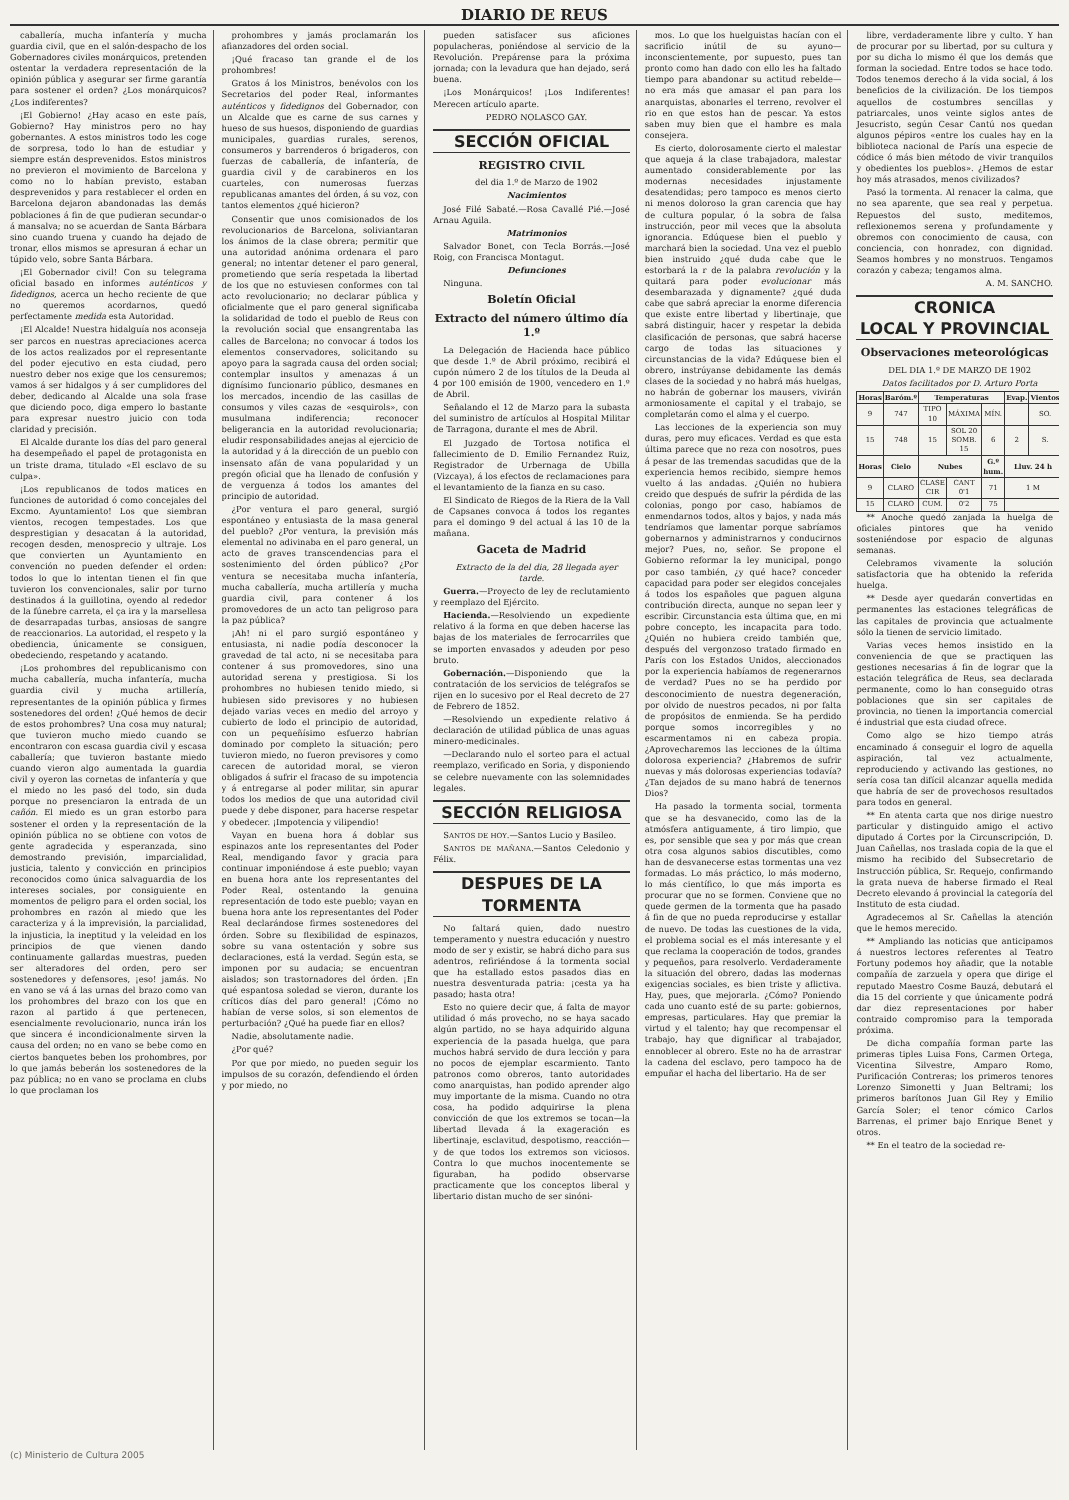DIARIO DE REUS
caballería, mucha infantería y mucha guardia civil, que en el salón-despacho de los Gobernadores civiles monárquicos, pretenden ostentar la verdadera representación de la opinión pública y asegurar ser firme garantía para sostener el orden? ¿Los monárquicos? ¿Los indiferentes?
¡El Gobierno! ¿Hay acaso en este país, Gobierno? Hay ministros pero no hay gobernantes. A estos ministros todo les coge de sorpresa, todo lo han de estudiar y siempre están desprevenidos. Estos ministros no previeron el movimiento de Barcelona y como no lo habían previsto, estaban desprevenidos y para restablecer el orden en Barcelona dejaron abandonadas las demás poblaciones á fin de que pudieran secundar-o á mansalva; no se acuerdan de Santa Bárbara sino cuando truena y cuando ha dejado de tronar, ellos mismos se apresuran á echar un túpido velo, sobre Santa Bárbara.
¡El Gobernador civil! Con su telegrama oficial basado en informes auténticos y fidedignos, acerca un hecho reciente de que no queremos acordarnos, quedó perfectamente medida esta Autoridad.
¡El Alcalde! Nuestra hidalguía nos aconseja ser parcos en nuestras apreciaciones acerca de los actos realizados por el representante del poder ejecutivo en esta ciudad, pero nuestro deber nos exige que los censuremos; vamos á ser hidalgos y á ser cumplidores del deber, dedicando al Alcalde una sola frase que diciendo poco, diga empero lo bastante para expresar nuestro juicio con toda claridad y precisión.
El Alcalde durante los días del paro general ha desempeñado el papel de protagonista en un triste drama, titulado «El esclavo de su culpa».
¡Los republicanos de todos matices en funciones de autoridad ó como concejales del Excmo. Ayuntamiento! Los que siembran vientos, recogen tempestades. Los que desprestigian y desacatan á la autoridad, recogen desden, menosprecio y ultraje. Los que convierten un Ayuntamiento en convención no pueden defender el orden: todos lo que lo intentan tienen el fin que tuvieron los convencionales, salir por turno destinados á la guillotina, oyendo al rededor de la fúnebre carreta, el ça ira y la marsellesa de desarrapadas turbas, ansiosas de sangre de reaccionarios. La autoridad, el respeto y la obediencia, únicamente se consiguen, obedeciendo, respetando y acatando.
¡Los prohombres del republicanismo con mucha caballería, mucha infantería, mucha guardia civil y mucha artillería, representantes de la opinión pública y firmes sostenedores del orden! ¿Qué hemos de decir de estos prohombres? Una cosa muy natural; que tuvieron mucho miedo cuando se encontraron con escasa guardia civil y escasa caballería; que tuvieron bastante miedo cuando vieron algo aumentada la guardia civil y oyeron las cornetas de infantería y que el miedo no les pasó del todo, sin duda porque no presenciaron la entrada de un cañón. El miedo es un gran estorbo para sostener el orden y la representación de la opinión pública no se obtiene con votos de gente agradecida y esperanzada, sino demostrando previsión, imparcialidad, justicia, talento y convicción en principios reconocidos como única salvaguardia de los intereses sociales, por consiguiente en momentos de peligro para el orden social, los prohombres en razón al miedo que les caracteriza y á la imprevisión, la parcialidad, la injusticia, la ineptitud y la veleidad en los principios de que vienen dando continuamente gallardas muestras, pueden ser alteradores del orden, pero ser sostenedores y defensores, ¡eso! jamás. No en vano se vá á las urnas del brazo como van los prohombres del brazo con los que en razon al partido á que pertenecen, esencialmente revolucionario, nunca irán los que sincera é incondicionalmente sirven la causa del orden; no en vano se bebe como en ciertos banquetes beben los prohombres, por lo que jamás beberán los sostenedores de la paz pública; no en vano se proclama en clubs lo que proclaman los
prohombres y jamás proclamarán los afianzadores del orden social.
¡Qué fracaso tan grande el de los prohombres!
Gratos á los Ministros, benévolos con los Secretarios del poder Real, informantes auténticos y fidedignos del Gobernador, con un Alcalde que es carne de sus carnes y hueso de sus huesos, disponiendo de guardias municipales, guardias rurales, serenos, consumeros y barrenderos ó brigaderos, con fuerzas de caballería, de infantería, de guardia civil y de carabineros en los cuarteles, con numerosas fuerzas republicanas amantes del órden, á su voz, con tantos elementos ¿qué hicieron?
Consentir que unos comisionados de los revolucionarios de Barcelona, soliviantaran los ánimos de la clase obrera; permitir que una autoridad anónima ordenara el paro general; no intentar detener el paro general, prometiendo que sería respetada la libertad de los que no estuviesen conformes con tal acto revolucionario; no declarar pública y oficialmente que el paro general significaba la solidaridad de todo el pueblo de Reus con la revolución social que ensangrentaba las calles de Barcelona; no convocar á todos los elementos conservadores, solicitando su apoyo para la sagrada causa del orden social; contemplar insultos y amenazas á un dignísimo funcionario público, desmanes en los mercados, incendio de las casillas de consumos y viles cazas de «esquirols», con musulmana indiferencia; reconocer beligerancia en la autoridad revolucionaria; eludir responsabilidades anejas al ejercicio de la autoridad y á la dirección de un pueblo con insensato afán de vana popularidad y un pregón oficial que ha llenado de confusión y de verguenza á todos los amantes del principio de autoridad.
¿Por ventura el paro general, surgió espontáneo y entusiasta de la masa general del pueblo? ¿Por ventura, la previsión más elemental no adivinaba en el paro general, un acto de graves transcendencias para el sostenimiento del órden público? ¿Por ventura se necesitaba mucha infantería, mucha caballería, mucha artillería y mucha guardia civil, para contener á los promovedores de un acto tan peligroso para la paz pública?
¡Ah! ni el paro surgió espontáneo y entusiasta, ni nadie podía desconocer la gravedad de tal acto, ni se necesitaba para contener á sus promovedores, sino una autoridad serena y prestigiosa. Si los prohombres no hubiesen tenido miedo, si hubiesen sido previsores y no hubiesen dejado varias veces en medio del arroyo y cubierto de lodo el principio de autoridad, con un pequeñísimo esfuerzo habrían dominado por completo la situación; pero tuvieron miedo, no fueron previsores y como carecen de autoridad moral, se vieron obligados á sufrir el fracaso de su impotencia y á entregarse al poder militar, sin apurar todos los medios de que una autoridad civil puede y debe disponer, para hacerse respetar y obedecer. ¡Impotencia y vilipendio!
Vayan en buena hora á doblar sus espinazos ante los representantes del Poder Real, mendigando favor y gracia para continuar imponiéndose á este pueblo; vayan en buena hora ante los representantes del Poder Real, ostentando la genuina representación de todo este pueblo; vayan en buena hora ante los representantes del Poder Real declarándose firmes sostenedores del órden. Sobre su flexibilidad de espinazos, sobre su vana ostentación y sobre sus declaraciones, está la verdad. Según esta, se imponen por su audacia; se encuentran aislados; son trastornadores del órden. ¡En qué espantosa soledad se vieron, durante los críticos días del paro general! ¡Cómo no habían de verse solos, si son elementos de perturbación? ¿Qué ha puede fiar en ellos?
Nadie, absolutamente nadie.
¿Por qué?
Por que por miedo, no pueden seguir los impulsos de su corazón, defendiendo el órden y por miedo, no
pueden satisfacer sus aficiones populacheras, poniéndose al servicio de la Revolución. Prepárense para la próxima jornada; con la levadura que han dejado, será buena.
¡Los Monárquicos! ¡Los Indiferentes! Merecen artículo aparte.
PEDRO NOLASCO GAY.
SECCIÓN OFICIAL
REGISTRO CIVIL
del dia 1.º de Marzo de 1902
Nacimientos
José Filé Sabaté.—Rosa Cavallé Pié.—José Arnau Aguila.
Matrimonios
Salvador Bonet, con Tecla Borrás.—José Roig, con Francisca Montagut.
Defunciones
Ninguna.
Boletín Oficial
Extracto del número último día 1.º
La Delegación de Hacienda hace público que desde 1.º de Abril próximo, recibirá el cupón número 2 de los títulos de la Deuda al 4 por 100 emisión de 1900, vencedero en 1.º de Abril.
Señalando el 12 de Marzo para la subasta del suministro de artículos al Hospital Militar de Tarragona, durante el mes de Abril.
El Juzgado de Tortosa notifica el fallecimiento de D. Emilio Fernandez Ruiz, Registrador de Urbernaga de Ubilla (Vizcaya), á los efectos de reclamaciones para el levantamiento de la fianza en su caso.
El Sindicato de Riegos de la Riera de la Vall de Capsanes convoca á todos los regantes para el domingo 9 del actual á las 10 de la mañana.
Gaceta de Madrid
Extracto de la del dia, 28 llegada ayer tarde.
Guerra.—Proyecto de ley de reclutamiento y reemplazo del Ejército.
Hacienda.—Resolviendo un expediente relativo á la forma en que deben hacerse las bajas de los materiales de ferrocarriles que se importen envasados y adeuden por peso bruto.
Gobernación.—Disponiendo que la contratación de los servicios de telégrafos se rijen en lo sucesivo por el Real decreto de 27 de Febrero de 1852.
—Resolviendo un expediente relativo á declaración de utilidad pública de unas aguas minero-medicinales.
—Declarando nulo el sorteo para el actual reemplazo, verificado en Soria, y disponiendo se celebre nuevamente con las solemnidades legales.
SECCIÓN RELIGIOSA
SANTOS DE HOY.—Santos Lucio y Basileo.
SANTOS DE MAÑANA.—Santos Celedonio y Félix.
DESPUES DE LA TORMENTA
No faltará quien, dado nuestro temperamento y nuestra educación y nuestro modo de ser y existir, se habrá dicho para sus adentros, refiriéndose á la tormenta social que ha estallado estos pasados dias en nuestra desventurada patria: ¡cesta ya ha pasado; hasta otra!
Esto no quiere decir que, á falta de mayor utilidad ó más provecho, no se haya sacado algún partido, no se haya adquirido alguna experiencia de la pasada huelga, que para muchos habrá servido de dura lección y para no pocos de ejemplar escarmiento. Tanto patronos como obreros, tanto autoridades como anarquistas, han podido aprender algo muy importante de la misma. Cuando no otra cosa, ha podido adquirirse la plena convicción de que los extremos se tocan—la libertad llevada á la exageración es libertinaje, esclavitud, despotismo, reacción—y de que todos los extremos son viciosos. Contra lo que muchos inocentemente se figuraban, ha podido observarse practicamente que los conceptos liberal y libertario distan mucho de ser sinóni-
mos. Lo que los huelguistas hacían con el sacrificio inútil de su ayuno—inconscientemente, por supuesto, pues tan pronto como han dado con ello les ha faltado tiempo para abandonar su actitud rebelde—no era más que amasar el pan para los anarquistas, abonarles el terreno, revolver el rio en que estos han de pescar. Ya estos saben muy bien que el hambre es mala consejera.
Es cierto, dolorosamente cierto el malestar que aqueja á la clase trabajadora, malestar aumentado considerablemente por las modernas necesidades injustamente desatendidas; pero tampoco es menos cierto ni menos doloroso la gran carencia que hay de cultura popular, ó la sobra de falsa instrucción, peor mil veces que la absoluta ignorancia. Edúquese bien el pueblo y marchará bien la sociedad. Una vez el pueblo bien instruido ¿qué duda cabe que le estorbará la r de la palabra revolución y la quitará para poder evolucionar más desembarazada y dignamente? ¿qué duda cabe que sabrá apreciar la enorme diferencia que existe entre libertad y libertinaje, que sabrá distinguir, hacer y respetar la debida clasificación de personas, que sabrá hacerse cargo de todas las situaciones y circunstancias de la vida? Edúquese bien el obrero, instrúyanse debidamente las demás clases de la sociedad y no habrá más huelgas, no habrán de gobernar los mausers, vivirán armoniosamente el capital y el trabajo, se completarán como el alma y el cuerpo.
Las lecciones de la experiencia son muy duras, pero muy eficaces. Verdad es que esta última parece que no reza con nosotros, pues á pesar de las tremendas sacudidas que de la experiencia hemos recibido, siempre hemos vuelto á las andadas. ¿Quién no hubiera creido que después de sufrir la pérdida de las colonias, pongo por caso, habíamos de enmendarnos todos, altos y bajos, y nada más tendríamos que lamentar porque sabríamos gobernarnos y administrarnos y conducirnos mejor? Pues, no, señor. Se propone el Gobierno reformar la ley municipal, pongo por caso también, ¿y qué hace? conceder capacidad para poder ser elegidos concejales á todos los españoles que paguen alguna contribución directa, aunque no sepan leer y escribir. Circunstancia esta última que, en mi pobre concepto, les incapacita para todo. ¿Quién no hubiera creido también que, después del vergonzoso tratado firmado en París con los Estados Unidos, aleccionados por la experiencia habíamos de regenerarnos de verdad? Pues no se ha perdido por desconocimiento de nuestra degeneración, por olvido de nuestros pecados, ni por falta de propósitos de enmienda. Se ha perdido porque somos incorregibles y no escarmentamos ni en cabeza propia. ¿Aprovecharemos las lecciones de la última dolorosa experiencia? ¿Habremos de sufrir nuevas y más dolorosas experiencias todavía? ¿Tan dejados de su mano habrá de tenernos Dios?
Ha pasado la tormenta social, tormenta que se ha desvanecido, como las de la atmósfera antiguamente, á tiro limpio, que es, por sensible que sea y por más que crean otra cosa algunos sabios discutibles, como han de desvanecerse estas tormentas una vez formadas. Lo más práctico, lo más moderno, lo más científico, lo que más importa es procurar que no se formen. Conviene que no quede germen de la tormenta que ha pasado á fin de que no pueda reproducirse y estallar de nuevo. De todas las cuestiones de la vida, el problema social es el más interesante y el que reclama la cooperación de todos, grandes y pequeños, para resolverlo. Verdaderamente la situación del obrero, dadas las modernas exigencias sociales, es bien triste y aflictiva. Hay, pues, que mejorarla. ¿Cómo? Poniendo cada uno cuanto esté de su parte: gobiernos, empresas, particulares. Hay que premiar la virtud y el talento; hay que recompensar el trabajo, hay que dignificar al trabajador, ennoblecer al obrero. Este no ha de arrastrar la cadena del esclavo, pero tampoco ha de empuñar el hacha del libertario. Ha de ser
libre, verdaderamente libre y culto. Y han de procurar por su libertad, por su cultura y por su dicha lo mismo él que los demás que forman la sociedad. Entre todos se hace todo. Todos tenemos derecho á la vida social, á los beneficios de la civilización. De los tiempos aquellos de costumbres sencillas y patriarcales, unos veinte siglos antes de Jesucristo, según Cesar Cantú nos quedan algunos pépiros «entre los cuales hay en la biblioteca nacional de París una especie de códice ó más bien método de vivir tranquilos y obedientes los pueblos». ¿Hemos de estar hoy más atrasados, menos civilizados?
Pasó la tormenta. Al renacer la calma, que no sea aparente, que sea real y perpetua. Repuestos del susto, meditemos, reflexionemos serena y profundamente y obremos con conocimiento de causa, con conciencia, con honradez, con dignidad. Seamos hombres y no monstruos. Tengamos corazón y cabeza; tengamos alma.
A. M. SANCHO.
CRONICA
LOCAL Y PROVINCIAL
Observaciones meteorológicas
DEL DIA 1.º DE MARZO DE 1902
Datos facilitados por D. Arturo Porta
| Horas | Baróm.º | Temperaturas | | | Evap. | Vientos |
| --- | --- | --- | --- | --- | --- | --- |
| 9 | 747 | TIPO 10 | MÁXIMA | MÍN. | | SO. |
| 15 | 748 | 15 | SOL 20 SOMB. 15 | 6 | 2 | S. |
| Horas | Cielo | Nubes | | G.º hum. | Lluv. 24 h | |
| 9 | CLARO | CLASE CIR | CANT 0'1 | 71 | 1 M | |
| 15 | CLARO | CUM. | 0'2 | 75 | | |
** Anoche quedó zanjada la huelga de oficiales pintores que ha venido sosteniéndose por espacio de algunas semanas.
Celebramos vivamente la solución satisfactoria que ha obtenido la referida huelga.
** Desde ayer quedarán convertidas en permanentes las estaciones telegráficas de las capitales de provincia que actualmente sólo la tienen de servicio limitado.
Varias veces hemos insistido en la conveniencia de que se practiquen las gestiones necesarias á fin de lograr que la estación telegráfica de Reus, sea declarada permanente, como lo han conseguido otras poblaciones que sin ser capitales de provincia, no tienen la importancia comercial é industrial que esta ciudad ofrece.
Como algo se hizo tiempo atrás encaminado á conseguir el logro de aquella aspiración, tal vez actualmente, reproduciendo y activando las gestiones, no sería cosa tan difícil alcanzar aquella medida que habría de ser de provechosos resultados para todos en general.
** En atenta carta que nos dirige nuestro particular y distinguido amigo el activo diputado á Cortes por la Circunscripción, D. Juan Cañellas, nos traslada copia de la que el mismo ha recibido del Subsecretario de Instrucción pública, Sr. Requejo, confirmando la grata nueva de haberse firmado el Real Decreto elevando á provincial la categoría del Instituto de esta ciudad.
Agradecemos al Sr. Cañellas la atención que le hemos merecido.
** Ampliando las noticias que anticipamos á nuestros lectores referentes al Teatro Fortuny podemos hoy añadir, que la notable compañía de zarzuela y opera que dirige el reputado Maestro Cosme Bauzá, debutará el dia 15 del corriente y que únicamente podrá dar diez representaciones por haber contraido compromiso para la temporada próxima.
De dicha compañía forman parte las primeras tiples Luisa Fons, Carmen Ortega, Vicentina Silvestre, Amparo Romo, Purificación Contreras; los primeros tenores Lorenzo Simonetti y Juan Beltrami; los primeros barítonos Juan Gil Rey y Emilio García Soler; el tenor cómico Carlos Barrenas, el primer bajo Enrique Benet y otros.
** En el teatro de la sociedad re-
(c) Ministerio de Cultura 2005